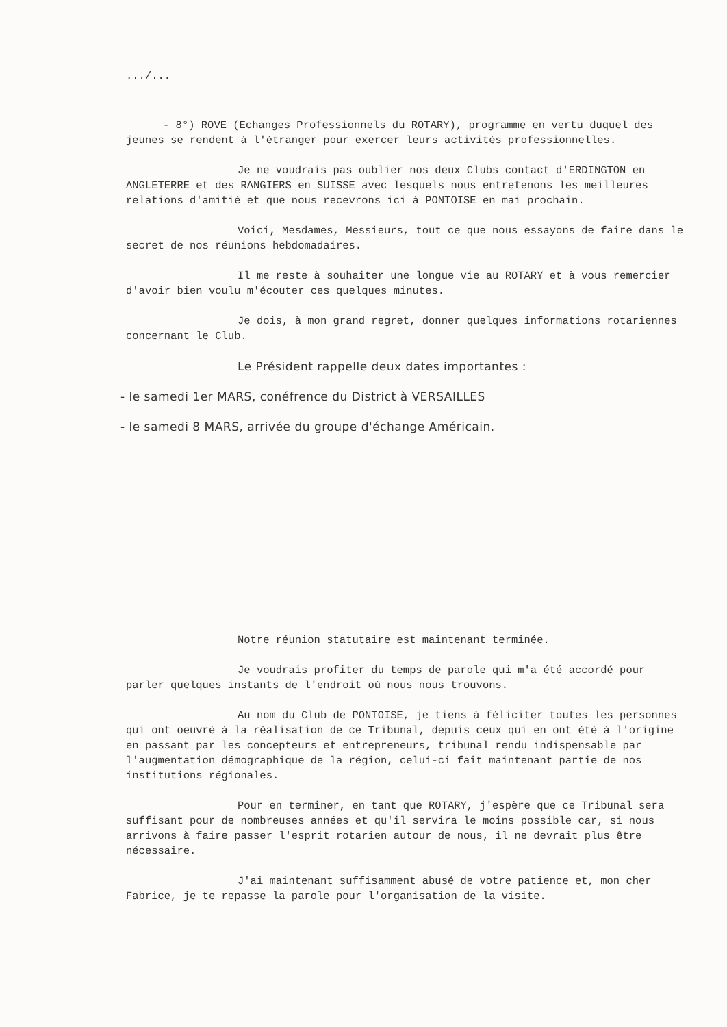.../...
- 8°) ROVE (Echanges Professionnels du ROTARY), programme en vertu duquel des jeunes se rendent à l'étranger pour exercer leurs activités professionnelles.
Je ne voudrais pas oublier nos deux Clubs contact d'ERDINGTON en ANGLETERRE et des RANGIERS en SUISSE avec lesquels nous entretenons les meilleures relations d'amitié et que nous recevrons ici à PONTOISE en mai prochain.
Voici, Mesdames, Messieurs, tout ce que nous essayons de faire dans le secret de nos réunions hebdomadaires.
Il me reste à souhaiter une longue vie au ROTARY et à vous remercier d'avoir bien voulu m'écouter ces quelques minutes.
Je dois, à mon grand regret, donner quelques informations rotariennes concernant le Club.
Le Président rappelle deux dates importantes :
- le samedi 1er MARS, conéfrence du District à VERSAILLES
- le samedi 8 MARS, arrivée du groupe d'échange Américain.
Notre réunion statutaire est maintenant terminée.
Je voudrais profiter du temps de parole qui m'a été accordé pour parler quelques instants de l'endroit où nous nous trouvons.
Au nom du Club de PONTOISE, je tiens à féliciter toutes les personnes qui ont oeuvré à la réalisation de ce Tribunal, depuis ceux qui en ont été à l'origine en passant par les concepteurs et entrepreneurs, tribunal rendu indispensable par l'augmentation démographique de la région, celui-ci fait maintenant partie de nos institutions régionales.
Pour en terminer, en tant que ROTARY, j'espère que ce Tribunal sera suffisant pour de nombreuses années et qu'il servira le moins possible car, si nous arrivons à faire passer l'esprit rotarien autour de nous, il ne devrait plus être nécessaire.
J'ai maintenant suffisamment abusé de votre patience et, mon cher Fabrice, je te repasse la parole pour l'organisation de la visite.